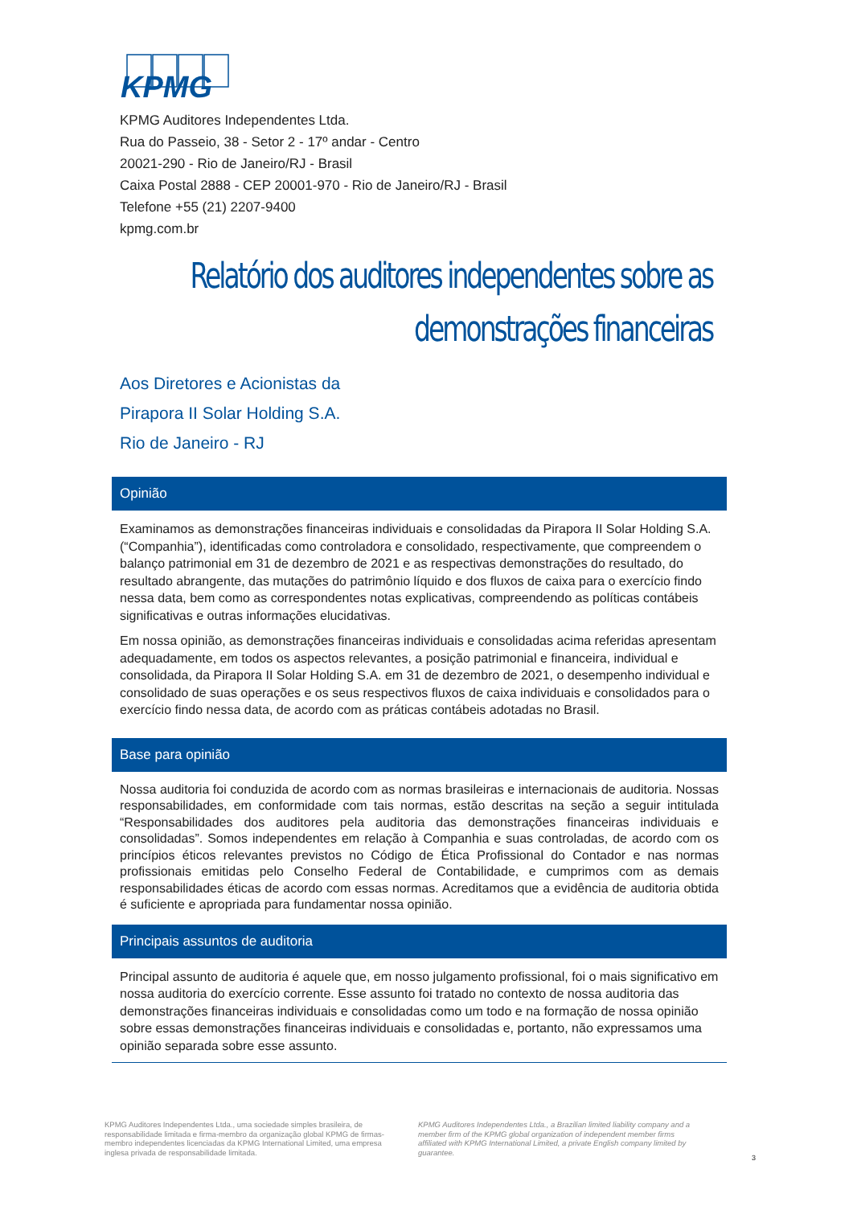KPMG
KPMG Auditores Independentes Ltda.
Rua do Passeio, 38 - Setor 2 - 17º andar - Centro
20021-290 - Rio de Janeiro/RJ - Brasil
Caixa Postal 2888 - CEP 20001-970 - Rio de Janeiro/RJ - Brasil
Telefone +55 (21) 2207-9400
kpmg.com.br
Relatório dos auditores independentes sobre as
demonstrações financeiras
Aos Diretores e Acionistas da
Pirapora II Solar Holding S.A.
Rio de Janeiro - RJ
Opinião
Examinamos as demonstrações financeiras individuais e consolidadas da Pirapora II Solar Holding S.A. (“Companhia”), identificadas como controladora e consolidado, respectivamente, que compreendem o balanço patrimonial em 31 de dezembro de 2021 e as respectivas demonstrações do resultado, do resultado abrangente, das mutações do patrimônio líquido e dos fluxos de caixa para o exercício findo nessa data, bem como as correspondentes notas explicativas, compreendendo as políticas contábeis significativas e outras informações elucidativas.
Em nossa opinião, as demonstrações financeiras individuais e consolidadas acima referidas apresentam adequadamente, em todos os aspectos relevantes, a posição patrimonial e financeira, individual e consolidada, da Pirapora II Solar Holding S.A. em 31 de dezembro de 2021, o desempenho individual e consolidado de suas operações e os seus respectivos fluxos de caixa individuais e consolidados para o exercício findo nessa data, de acordo com as práticas contábeis adotadas no Brasil.
Base para opinião
Nossa auditoria foi conduzida de acordo com as normas brasileiras e internacionais de auditoria. Nossas responsabilidades, em conformidade com tais normas, estão descritas na seção a seguir intitulada “Responsabilidades dos auditores pela auditoria das demonstrações financeiras individuais e consolidadas”. Somos independentes em relação à Companhia e suas controladas, de acordo com os princípios éticos relevantes previstos no Código de Ética Profissional do Contador e nas normas profissionais emitidas pelo Conselho Federal de Contabilidade, e cumprimos com as demais responsabilidades éticas de acordo com essas normas. Acreditamos que a evidência de auditoria obtida é suficiente e apropriada para fundamentar nossa opinião.
Principais assuntos de auditoria
Principal assunto de auditoria é aquele que, em nosso julgamento profissional, foi o mais significativo em nossa auditoria do exercício corrente. Esse assunto foi tratado no contexto de nossa auditoria das demonstrações financeiras individuais e consolidadas como um todo e na formação de nossa opinião sobre essas demonstrações financeiras individuais e consolidadas e, portanto, não expressamos uma opinião separada sobre esse assunto.
KPMG Auditores Independentes Ltda., uma sociedade simples brasileira, de responsabilidade limitada e firma-membro da organização global KPMG de firmas-membro independentes licenciadas da KPMG International Limited, uma empresa inglesa privada de responsabilidade limitada.
KPMG Auditores Independentes Ltda., a Brazilian limited liability company and a member firm of the KPMG global organization of independent member firms affiliated with KPMG International Limited, a private English company limited by guarantee.
3